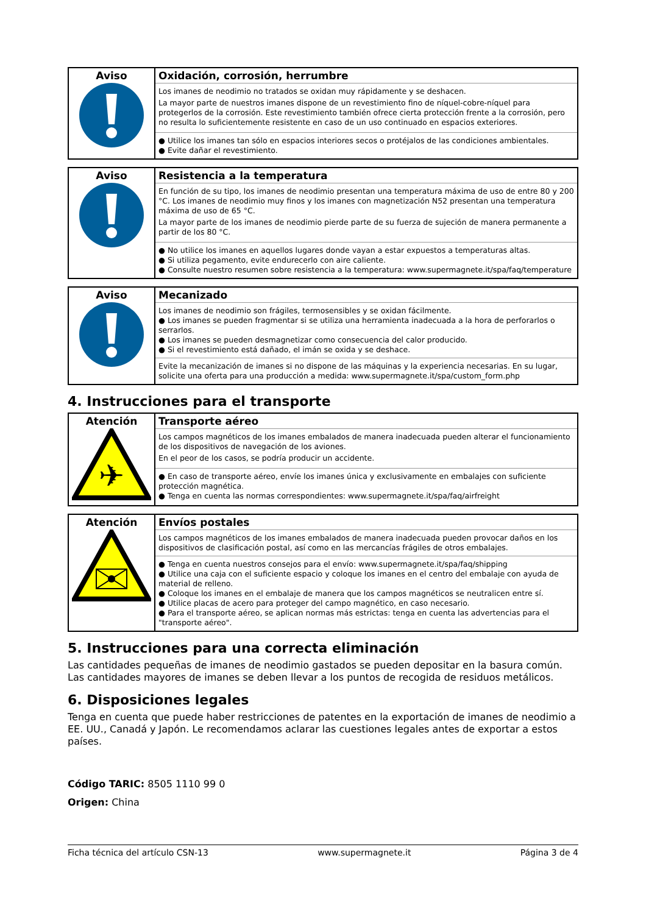| Aviso | Oxidación, corrosión, herrumbre Los imanes de neodimio no tratados se oxidan muy rápidamente y se deshacen. La mayor parte de nuestros imanes dispone de un revestimiento fino de níquel-cobre-níquel para protegerlos de la corrosión. Este revestimiento también ofrece cierta protección frente a la corrosión, pero no resulta lo suficientemente resistente en caso de un uso continuado en espacios exteriores. ● Utilice los imanes tan sólo en espacios interiores secos o protéjalos de las condiciones ambientales. ● Evite dañar el revestimiento. |
| Aviso | Resistencia a la temperatura En función de su tipo, los imanes de neodimio presentan una temperatura máxima de uso de entre 80 y 200 °C. Los imanes de neodimio muy finos y los imanes con magnetización N52 presentan una temperatura máxima de uso de 65 °C. La mayor parte de los imanes de neodimio pierde parte de su fuerza de sujeción de manera permanente a partir de los 80 °C. ● No utilice los imanes en aquellos lugares donde vayan a estar expuestos a temperaturas altas. ● Si utiliza pegamento, evite endurecerlo con aire caliente. ● Consulte nuestro resumen sobre resistencia a la temperatura: www.supermagnete.it/spa/faq/temperature |
| Aviso | Mecanizado Los imanes de neodimio son frágiles, termosensibles y se oxidan fácilmente. ● Los imanes se pueden fragmentar si se utiliza una herramienta inadecuada a la hora de perforarlos o serrarlos. ● Los imanes se pueden desmagnetizar como consecuencia del calor producido. ● Si el revestimiento está dañado, el imán se oxida y se deshace. Evite la mecanización de imanes si no dispone de las máquinas y la experiencia necesarias. En su lugar, solicite una oferta para una producción a medida: www.supermagnete.it/spa/custom_form.php |
4. Instrucciones para el transporte
| Atención ✈ | Transporte aéreo Los campos magnéticos de los imanes embalados de manera inadecuada pueden alterar el funcionamiento de los dispositivos de navegación de los aviones. En el peor de los casos, se podría producir un accidente. ● En caso de transporte aéreo, envíe los imanes única y exclusivamente en embalajes con suficiente protección magnética. ● Tenga en cuenta las normas correspondientes: www.supermagnete.it/spa/faq/airfreight |
| Atención | Envíos postales Los campos magnéticos de los imanes embalados de manera inadecuada pueden provocar daños en los dispositivos de clasificación postal, así como en las mercancías frágiles de otros embalajes. ● Tenga en cuenta nuestros consejos para el envío: www.supermagnete.it/spa/faq/shipping ● Utilice una caja con el suficiente espacio y coloque los imanes en el centro del embalaje con ayuda de material de relleno. ● Coloque los imanes en el embalaje de manera que los campos magnéticos se neutralicen entre sí. ● Utilice placas de acero para proteger del campo magnético, en caso necesario. ● Para el transporte aéreo, se aplican normas más estrictas: tenga en cuenta las advertencias para el "transporte aéreo". |
5. Instrucciones para una correcta eliminación
Las cantidades pequeñas de imanes de neodimio gastados se pueden depositar en la basura común. Las cantidades mayores de imanes se deben llevar a los puntos de recogida de residuos metálicos.
6. Disposiciones legales
Tenga en cuenta que puede haber restricciones de patentes en la exportación de imanes de neodimio a EE. UU., Canadá y Japón. Le recomendamos aclarar las cuestiones legales antes de exportar a estos países.
Código TARIC: 8505 1110 99 0
Origen: China
Ficha técnica del artículo CSN-13 www.supermagnete.it Página 3 de 4